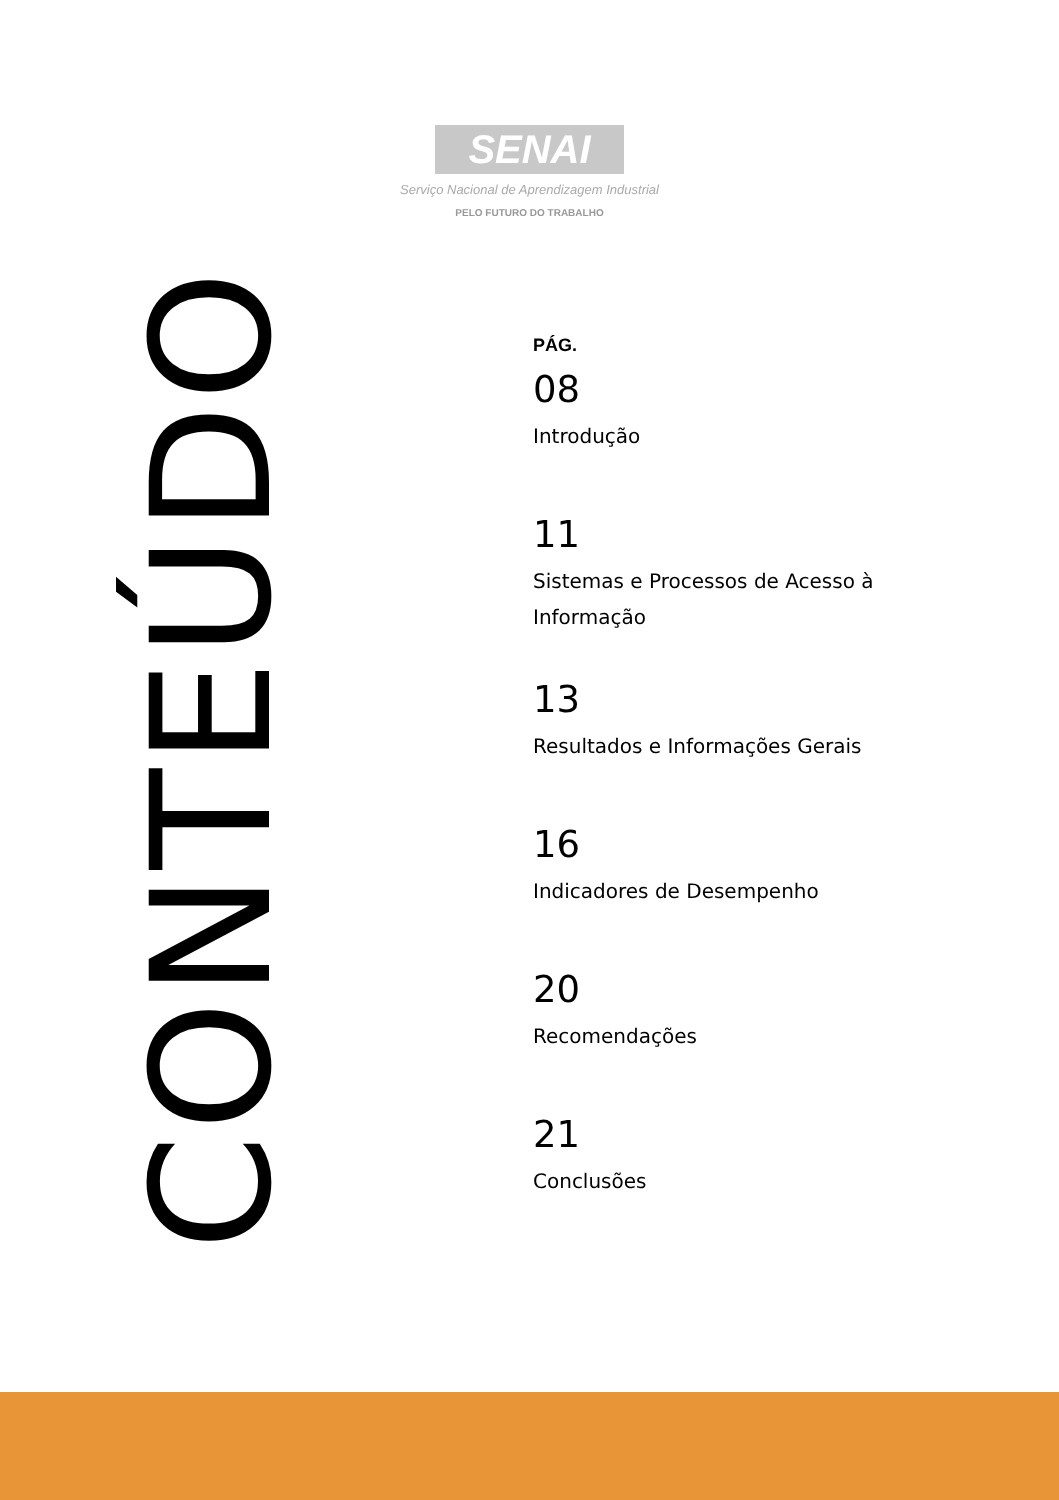SENAI
Serviço Nacional de Aprendizagem Industrial
PELO FUTURO DO TRABALHO
PÁG.
08
Introdução
11
Sistemas e Processos de Acesso à Informação
13
Resultados e Informações Gerais
16
Indicadores de Desempenho
20
Recomendações
21
Conclusões
CONTEÚDO